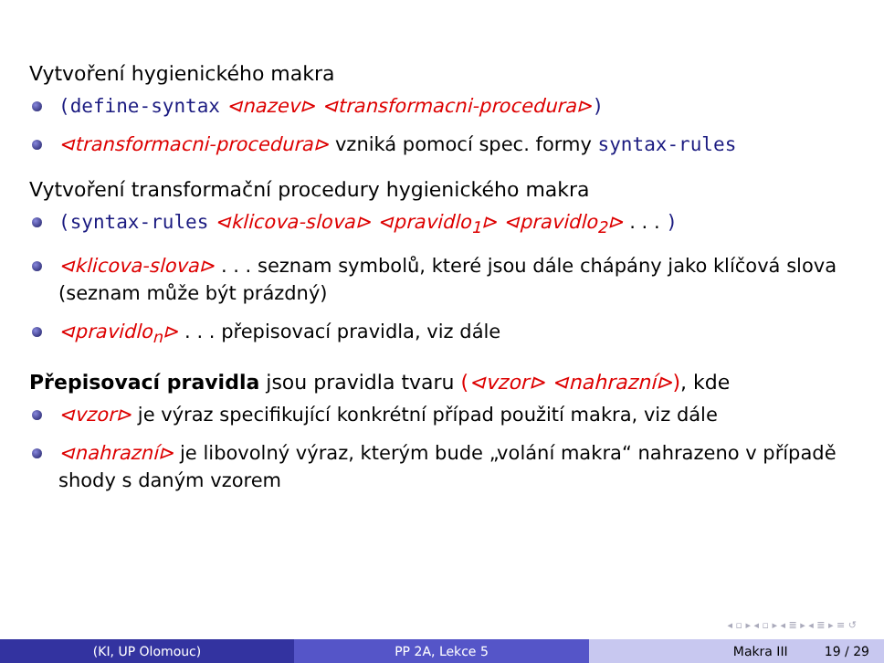Vytvoření hygienického makra
(define-syntax ⊲nazev⊳ ⊲transformacni-procedura⊳)
⊲transformacni-procedura⊳ vzniká pomocí spec. formy syntax-rules
Vytvoření transformační procedury hygienického makra
(syntax-rules ⊲klicova-slova⊳ ⊲pravidlo<sub>1</sub>⊳ ⊲pravidlo<sub>2</sub>⊳ . . . )
⊲klicova-slova⊳ . . . seznam symbolů, které jsou dále chápány jako klíčová slova (seznam může být prázdný)
⊲pravidlo<sub>n</sub>⊳ . . . přepisovací pravidla, viz dále
Přepisovací pravidla jsou pravidla tvaru (⊲vzor⊳ ⊲nahrazní⊳), kde
⊲vzor⊳ je výraz specifikující konkrétní případ použití makra, viz dále
⊲nahrazní⊳ je libovolný výraz, kterým bude „volání makra“ nahrazeno v případě shody s daným vzorem
◂ ▫ ▸ ◂ ▫ ▸ ◂ ≣ ▸ ◂ ≣ ▸ ≡ ↺
(KI, UP Olomouc) PP 2A, Lekce 5 Makra III 19 / 29